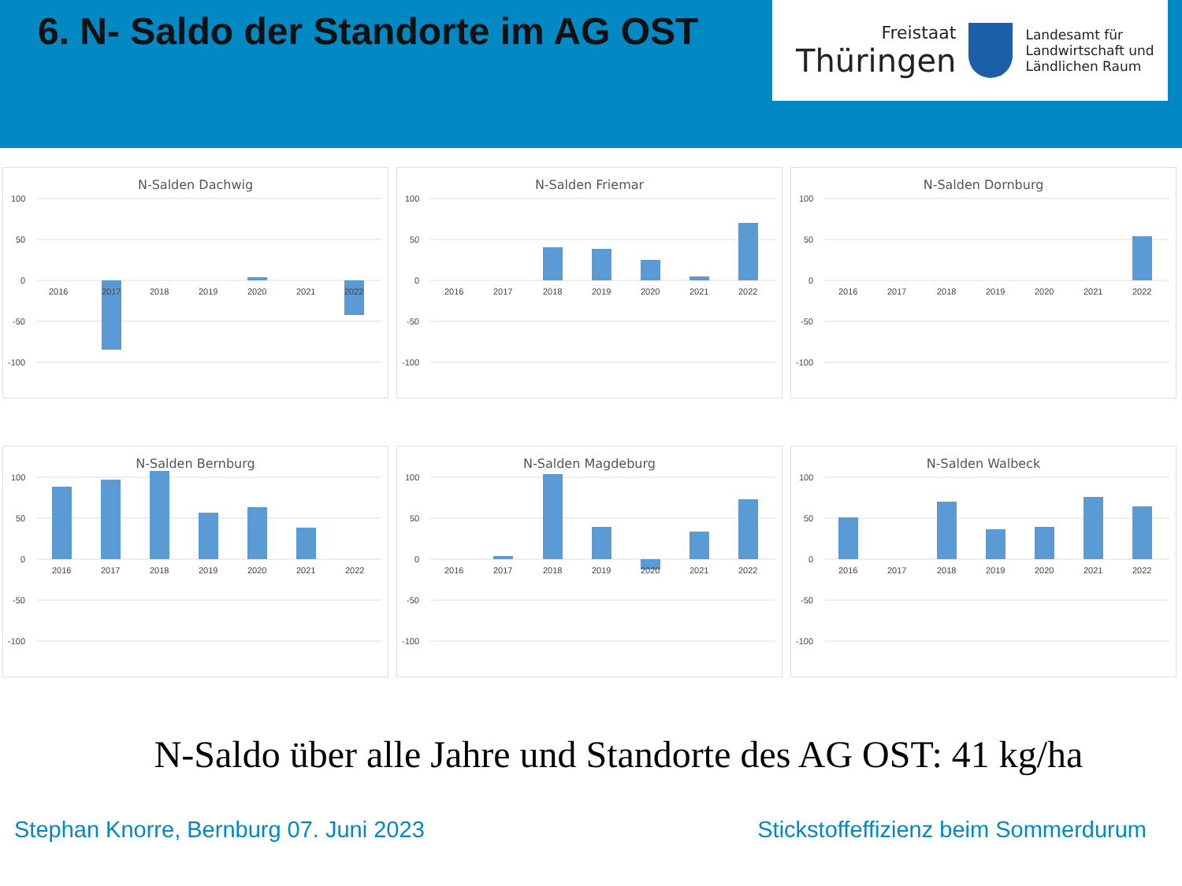6. N- Saldo der Standorte im AG OST
Freistaat
Thüringen
Landesamt für
Landwirtschaft und
Ländlichen Raum
N-Salden Dachwig
100
50
0
-50
-100
2016
2017
2018
2019
2020
2021
2022
N-Salden Friemar
100
50
0
-50
-100
2016
2017
2018
2019
2020
2021
2022
N-Salden Dornburg
100
50
0
-50
-100
2016
2017
2018
2019
2020
2021
2022
N-Salden Bernburg
100
50
0
-50
-100
2016
2017
2018
2019
2020
2021
2022
N-Salden Magdeburg
100
50
0
-50
-100
2016
2017
2018
2019
2020
2021
2022
N-Salden Walbeck
100
50
0
-50
-100
2016
2017
2018
2019
2020
2021
2022
N-Saldo über alle Jahre und Standorte des AG OST: 41 kg/ha
Stephan Knorre, Bernburg 07. Juni 2023 Stickstoffeffizienz beim Sommerdurum